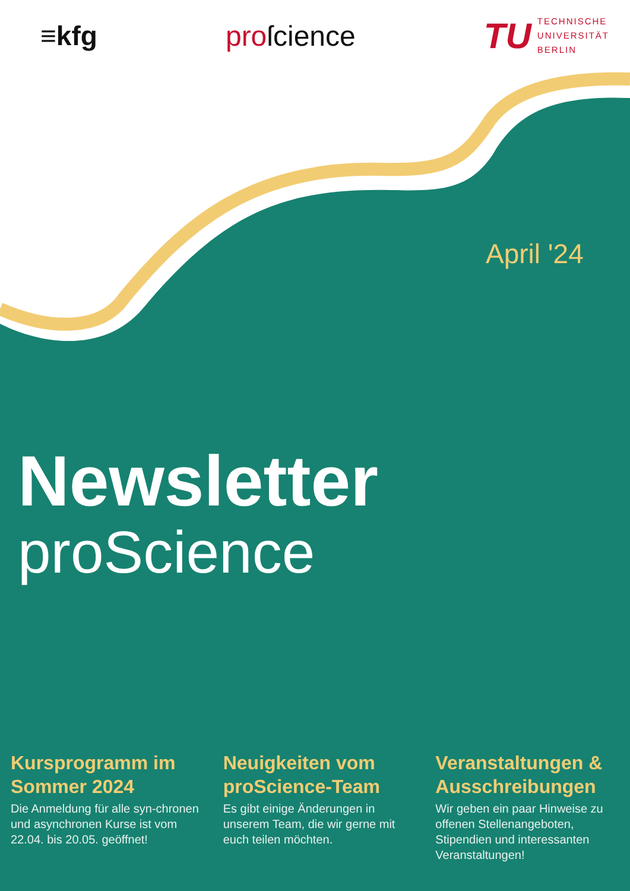≡kfg proſcience
TU
TECHNISCHE
UNIVERSITÄT
BERLIN
April '24
Newsletter
proScience
Kursprogramm im Sommer 2024
Die Anmeldung für alle syn-chronen und asynchronen Kurse ist vom 22.04. bis 20.05. geöffnet!
Neuigkeiten vom proScience-Team
Es gibt einige Änderungen in unserem Team, die wir gerne mit euch teilen möchten.
Veranstaltungen & Ausschreibungen
Wir geben ein paar Hinweise zu offenen Stellenangeboten, Stipendien und interessanten Veranstaltungen!